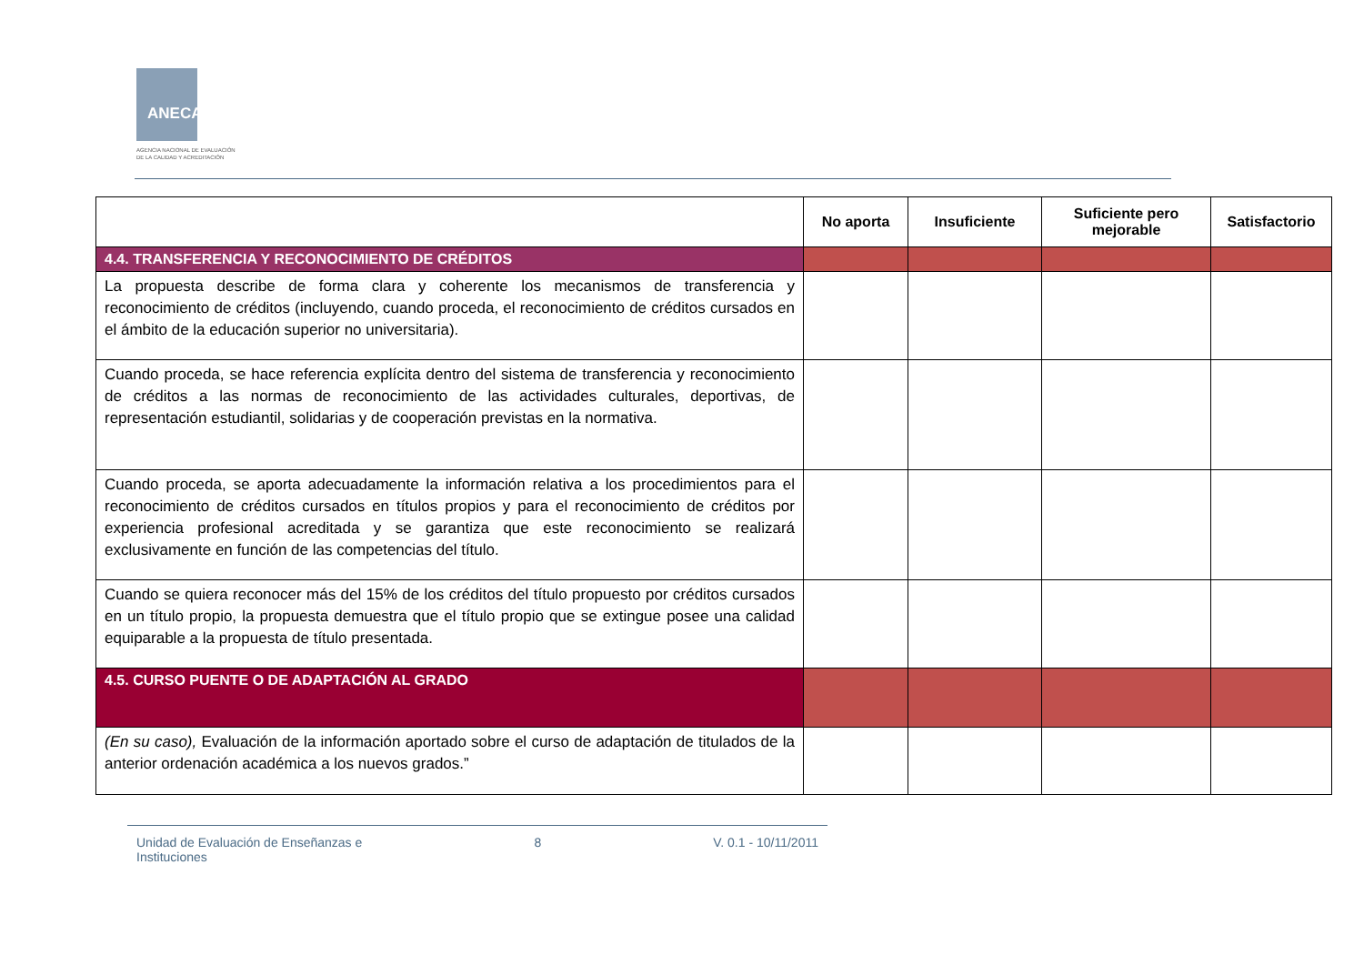ANECA
AGENCIA NACIONAL DE EVALUACIÓN
DE LA CALIDAD Y ACREDITACIÓN
| | No aporta | Insuficiente | Suficiente pero mejorable | Satisfactorio |
| --- | --- | --- | --- | --- |
| 4.4. TRANSFERENCIA Y RECONOCIMIENTO DE CRÉDITOS | | | | |
| La propuesta describe de forma clara y coherente los mecanismos de transferencia y reconocimiento de créditos (incluyendo, cuando proceda, el reconocimiento de créditos cursados en el ámbito de la educación superior no universitaria). | | | | |
| Cuando proceda, se hace referencia explícita dentro del sistema de transferencia y reconocimiento de créditos a las normas de reconocimiento de las actividades culturales, deportivas, de representación estudiantil, solidarias y de cooperación previstas en la normativa. | | | | |
| Cuando proceda, se aporta adecuadamente la información relativa a los procedimientos para el reconocimiento de créditos cursados en títulos propios y para el reconocimiento de créditos por experiencia profesional acreditada y se garantiza que este reconocimiento se realizará exclusivamente en función de las competencias del título. | | | | |
| Cuando se quiera reconocer más del 15% de los créditos del título propuesto por créditos cursados en un título propio, la propuesta demuestra que el título propio que se extingue posee una calidad equiparable a la propuesta de título presentada. | | | | |
| 4.5. CURSO PUENTE O DE ADAPTACIÓN AL GRADO | | | | |
| (En su caso), Evaluación de la información aportado sobre el curso de adaptación de titulados de la anterior ordenación académica a los nuevos grados.” | | | | |
Unidad de Evaluación de Enseñanzas e
Instituciones 8 V. 0.1 - 10/11/2011